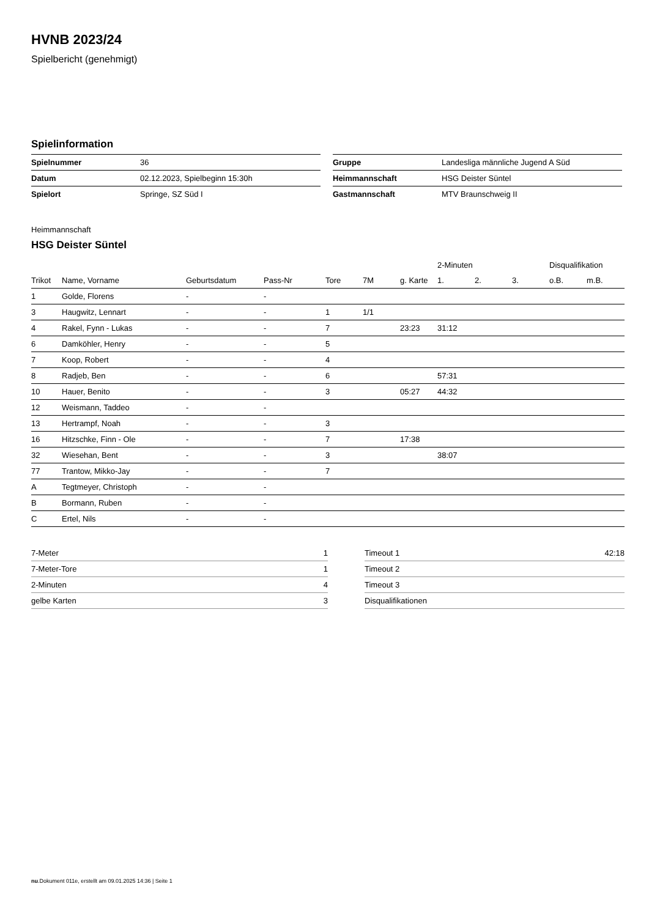HVNB 2023/24
Spielbericht (genehmigt)
Spielinformation
| Spielnummer | 36 |
| Datum | 02.12.2023, Spielbeginn 15:30h |
| Spielort | Springe, SZ Süd I |
| Gruppe | Landesliga männliche Jugend A Süd |
| Heimmannschaft | HSG Deister Süntel |
| Gastmannschaft | MTV Braunschweig II |
Heimmannschaft
HSG Deister Süntel
| | | | | | | | 2-Minuten | | | Disqualifikation | |
| --- | --- | --- | --- | --- | --- | --- | --- | --- | --- | --- | --- |
| Trikot | Name, Vorname | Geburtsdatum | Pass-Nr | Tore | 7M | g. Karte | 1. | 2. | 3. | o.B. | m.B. |
| 1 | Golde, Florens | - | - | | | | | | | | |
| 3 | Haugwitz, Lennart | - | - | 1 | 1/1 | | | | | | |
| 4 | Rakel, Fynn - Lukas | - | - | 7 | | 23:23 | 31:12 | | | | |
| 6 | Damköhler, Henry | - | - | 5 | | | | | | | |
| 7 | Koop, Robert | - | - | 4 | | | | | | | |
| 8 | Radjeb, Ben | - | - | 6 | | | 57:31 | | | | |
| 10 | Hauer, Benito | - | - | 3 | | 05:27 | 44:32 | | | | |
| 12 | Weismann, Taddeo | - | - | | | | | | | | |
| 13 | Hertrampf, Noah | - | - | 3 | | | | | | | |
| 16 | Hitzschke, Finn - Ole | - | - | 7 | | 17:38 | | | | | |
| 32 | Wiesehan, Bent | - | - | 3 | | | 38:07 | | | | |
| 77 | Trantow, Mikko-Jay | - | - | 7 | | | | | | | |
| A | Tegtmeyer, Christoph | - | - | | | | | | | | |
| B | Bormann, Ruben | - | - | | | | | | | | |
| C | Ertel, Nils | - | - | | | | | | | | |
| 7-Meter | 1 |
| 7-Meter-Tore | 1 |
| 2-Minuten | 4 |
| gelbe Karten | 3 |
| Timeout 1 | 42:18 |
| Timeout 2 | |
| Timeout 3 | |
| Disqualifikationen | |
nu.Dokument 011e, erstellt am 09.01.2025 14:36 | Seite 1